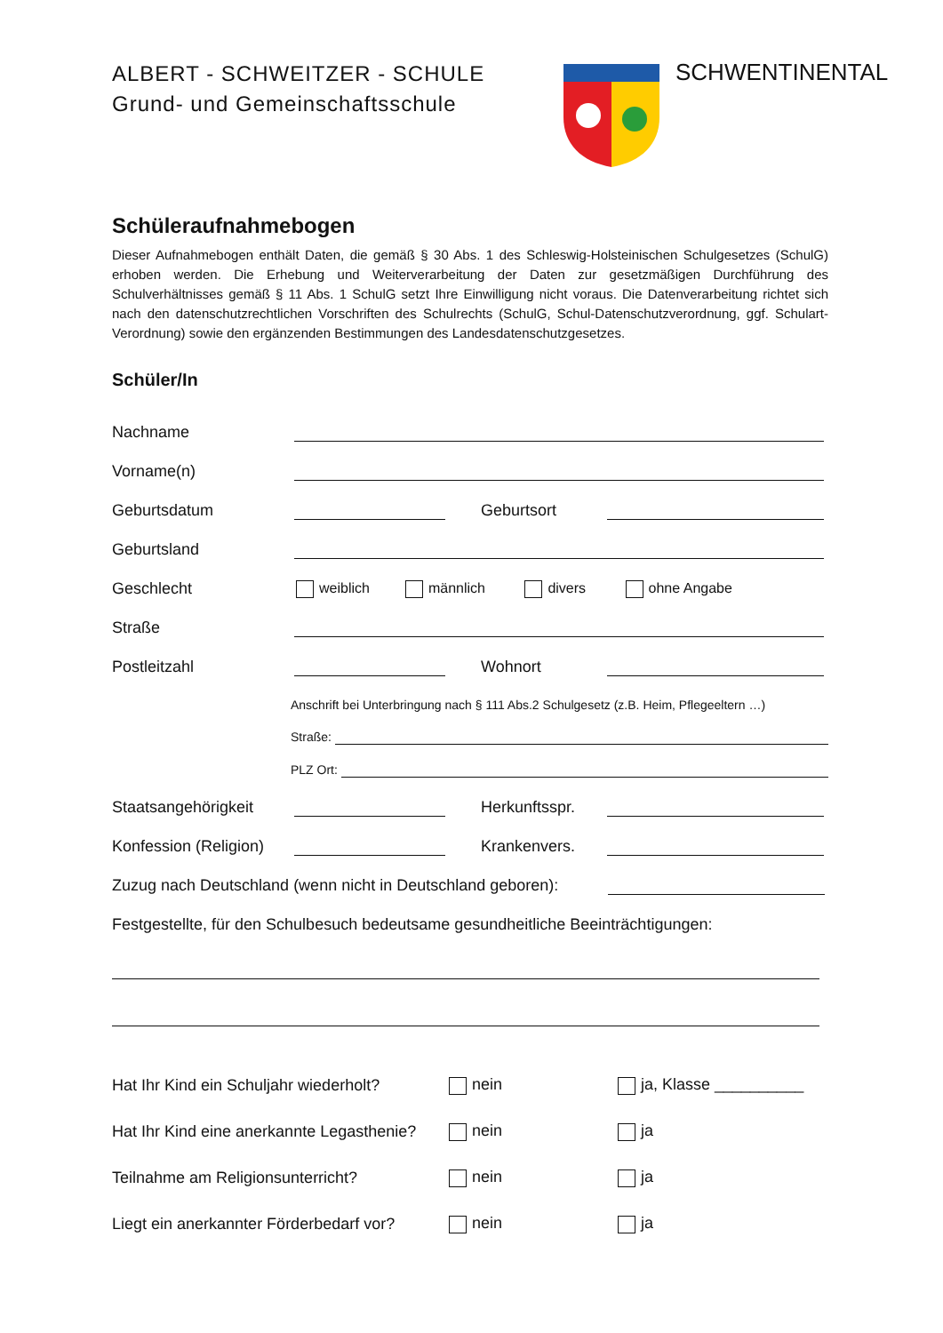ALBERT - SCHWEITZER - SCHULE
Grund- und Gemeinschaftsschule
SCHWENTINENTAL
Schüleraufnahmebogen
Dieser Aufnahmebogen enthält Daten, die gemäß § 30 Abs. 1 des Schleswig-Holsteinischen Schulgesetzes (SchulG) erhoben werden. Die Erhebung und Weiterverarbeitung der Daten zur gesetzmäßigen Durchführung des Schulverhältnisses gemäß § 11 Abs. 1 SchulG setzt Ihre Einwilligung nicht voraus. Die Datenverarbeitung richtet sich nach den datenschutzrechtlichen Vorschriften des Schulrechts (SchulG, Schul-Datenschutzverordnung, ggf. Schulart-Verordnung) sowie den ergänzenden Bestimmungen des Landesdatenschutzgesetzes.
Schüler/In
Nachname
Vorname(n)
Geburtsdatum Geburtsort
Geburtsland
Geschlecht weiblich männlich divers ohne Angabe
Straße
Postleitzahl Wohnort
Anschrift bei Unterbringung nach § 111 Abs.2 Schulgesetz (z.B. Heim, Pflegeeltern …)
Straße:
PLZ Ort:
Staatsangehörigkeit Herkunftsspr.
Konfession (Religion) Krankenvers.
Zuzug nach Deutschland (wenn nicht in Deutschland geboren):
Festgestellte, für den Schulbesuch bedeutsame gesundheitliche Beeinträchtigungen:
Hat Ihr Kind ein Schuljahr wiederholt? nein ja, Klasse __________
Hat Ihr Kind eine anerkannte Legasthenie? nein ja
Teilnahme am Religionsunterricht? nein ja
Liegt ein anerkannter Förderbedarf vor? nein ja